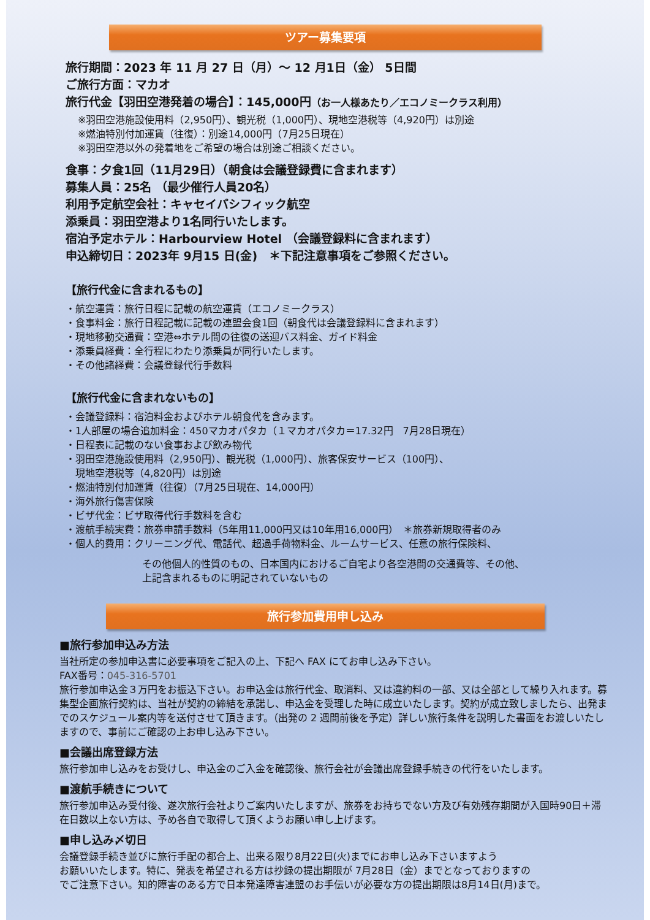ツアー募集要項
旅行期間：2023 年 11 月 27 日（月）～ 12 月1日（金） 5日間
ご旅行方面：マカオ
旅行代金【羽田空港発着の場合】：145,000円（お一人様あたり／エコノミークラス利用）
※羽田空港施設使用料（2,950円）、観光税（1,000円）、現地空港税等（4,920円）は別途
※燃油特別付加運賃（往復）：別途14,000円（7月25日現在）
※羽田空港以外の発着地をご希望の場合は別途ご相談ください。
食事：夕食1回（11月29日）（朝食は会議登録費に含まれます）
募集人員：25名 （最少催行人員20名）
利用予定航空会社：キャセイパシフィック航空
添乗員：羽田空港より1名同行いたします。
宿泊予定ホテル：Harbourview Hotel （会議登録料に含まれます）
申込締切日：2023年 9月15 日(金)　＊下記注意事項をご参照ください。
【旅行代金に含まれるもの】
・航空運賃：旅行日程に記載の航空運賃（エコノミークラス）
・食事料金：旅行日程記載に記載の連盟会食1回（朝食代は会議登録料に含まれます）
・現地移動交通費：空港⇔ホテル間の往復の送迎バス料金、ガイド料金
・添乗員経費：全行程にわたり添乗員が同行いたします。
・その他諸経費：会議登録代行手数料
【旅行代金に含まれないもの】
・会議登録料：宿泊料金およびホテル朝食代を含みます。
・1人部屋の場合追加料金：450マカオパタカ（１マカオパタカ＝17.32円　7月28日現在）
・日程表に記載のない食事および飲み物代
・羽田空港施設使用料（2,950円）、観光税（1,000円）、旅客保安サービス（100円）、
　現地空港税等（4,820円）は別途
・燃油特別付加運賃（往復）（7月25日現在、14,000円）
・海外旅行傷害保険
・ビザ代金：ビザ取得代行手数料を含む
・渡航手続実費：旅券申請手数料（5年用11,000円又は10年用16,000円）　＊旅券新規取得者のみ
・個人的費用：クリーニング代、電話代、超過手荷物料金、ルームサービス、任意の旅行保険料、
その他個人的性質のもの、日本国内におけるご自宅より各空港間の交通費等、その他、
上記含まれるものに明記されていないもの
旅行参加費用申し込み
■旅行参加申込み方法
当社所定の参加申込書に必要事項をご記入の上、下記へ FAX にてお申し込み下さい。
FAX番号：045-316-5701
旅行参加申込金３万円をお振込下さい。お申込金は旅行代金、取消料、又は違約料の一部、又は全部として繰り入れます。募集型企画旅行契約は、当社が契約の締結を承諾し、申込金を受理した時に成立いたします。契約が成立致しましたら、出発までのスケジュール案内等を送付させて頂きます。（出発の 2 週間前後を予定）詳しい旅行条件を説明した書面をお渡しいたしますので、事前にご確認の上お申し込み下さい。
■会議出席登録方法
旅行参加申し込みをお受けし、申込金のご入金を確認後、旅行会社が会議出席登録手続きの代行をいたします。
■渡航手続きについて
旅行参加申込み受付後、遂次旅行会社よりご案内いたしますが、旅券をお持ちでない方及び有効残存期間が入国時90日＋滞在日数以上ない方は、予め各自で取得して頂くようお願い申し上げます。
■申し込み〆切日
会議登録手続き並びに旅行手配の都合上、出来る限り8月22日(火)までにお申し込み下さいますよう
お願いいたします。特に、発表を希望される方は抄録の提出期限が 7月28日（金）までとなっておりますの
でご注意下さい。知的障害のある方で日本発達障害連盟のお手伝いが必要な方の提出期限は8月14日(月)まで。